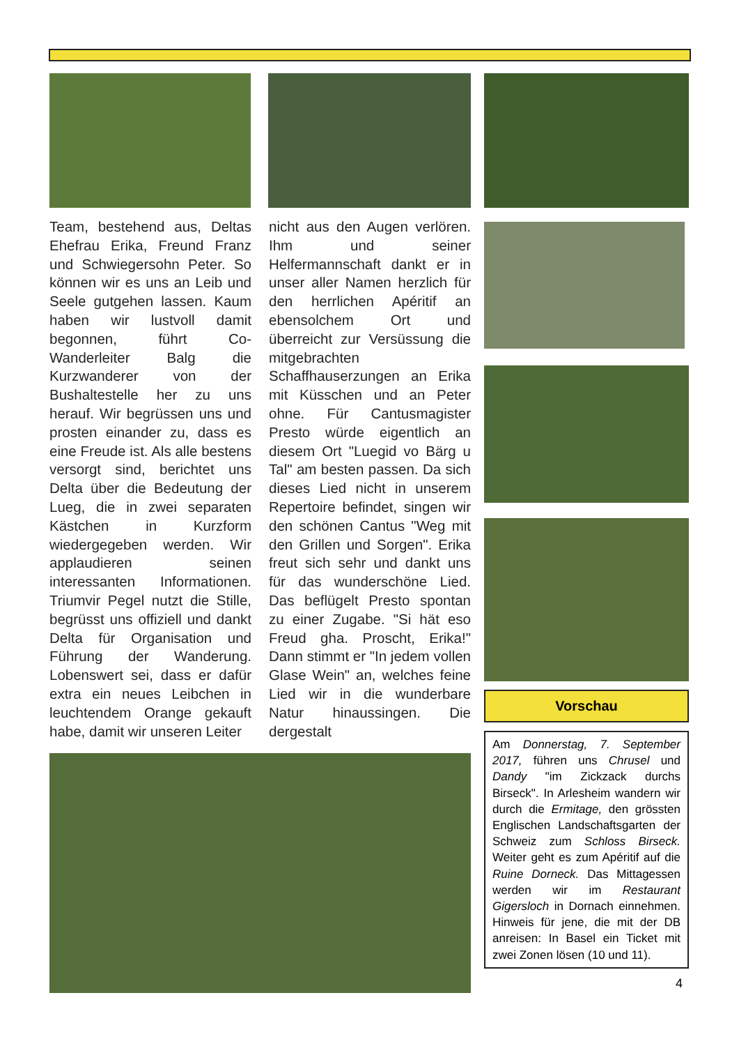Team, bestehend aus, Deltas Ehefrau Erika, Freund Franz und Schwiegersohn Peter. So können wir es uns an Leib und Seele gutgehen lassen. Kaum haben wir lustvoll damit begonnen, führt Co-Wanderleiter Balg die Kurzwanderer von der Bushaltestelle her zu uns herauf. Wir begrüssen uns und prosten einander zu, dass es eine Freude ist. Als alle bestens versorgt sind, berichtet uns Delta über die Bedeutung der Lueg, die in zwei separaten Kästchen in Kurzform wiedergegeben werden. Wir applaudieren seinen interessanten Informationen. Triumvir Pegel nutzt die Stille, begrüsst uns offiziell und dankt Delta für Organisation und Führung der Wanderung. Lobenswert sei, dass er dafür extra ein neues Leibchen in leuchtendem Orange gekauft habe, damit wir unseren Leiter
nicht aus den Augen verlören. Ihm und seiner Helfermannschaft dankt er in unser aller Namen herzlich für den herrlichen Apéritif an ebensolchem Ort und überreicht zur Versüssung die mitgebrachten Schaffhauserzungen an Erika mit Küsschen und an Peter ohne. Für Cantusmagister Presto würde eigentlich an diesem Ort "Luegid vo Bärg u Tal" am besten passen. Da sich dieses Lied nicht in unserem Repertoire befindet, singen wir den schönen Cantus "Weg mit den Grillen und Sorgen". Erika freut sich sehr und dankt uns für das wunderschöne Lied. Das beflügelt Presto spontan zu einer Zugabe. "Si hät eso Freud gha. Proscht, Erika!" Dann stimmt er "In jedem vollen Glase Wein" an, welches feine Lied wir in die wunderbare Natur hinaussingen. Die dergestalt
Vorschau
Am Donnerstag, 7. September 2017, führen uns Chrusel und Dandy "im Zickzack durchs Birseck". In Arlesheim wandern wir durch die Ermitage, den grössten Englischen Landschaftsgarten der Schweiz zum Schloss Birseck. Weiter geht es zum Apéritif auf die Ruine Dorneck. Das Mittagessen werden wir im Restaurant Gigersloch in Dornach einnehmen. Hinweis für jene, die mit der DB anreisen: In Basel ein Ticket mit zwei Zonen lösen (10 und 11).
4